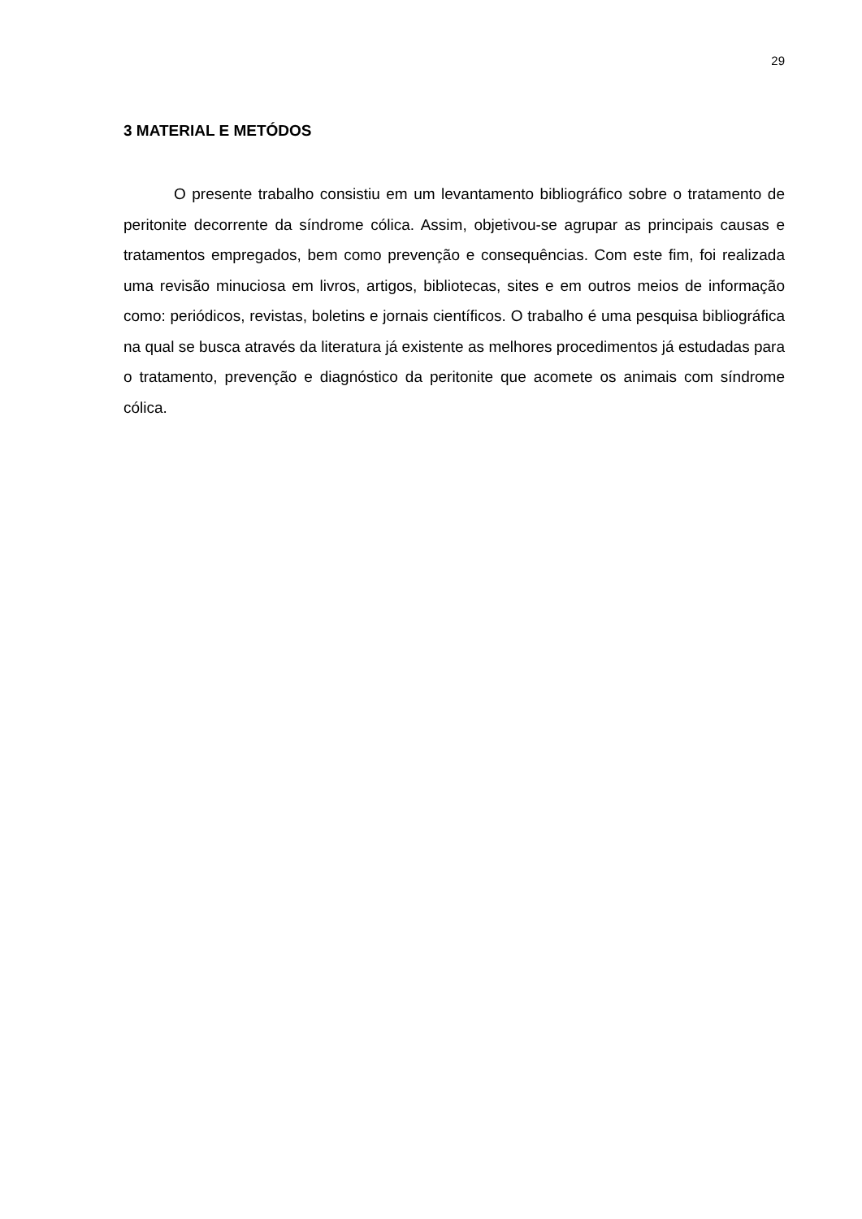29
3 MATERIAL E METÓDOS
O presente trabalho consistiu em um levantamento bibliográfico sobre o tratamento de peritonite decorrente da síndrome cólica. Assim, objetivou-se agrupar as principais causas e tratamentos empregados, bem como prevenção e consequências. Com este fim, foi realizada uma revisão minuciosa em livros, artigos, bibliotecas, sites e em outros meios de informação como: periódicos, revistas, boletins e jornais científicos. O trabalho é uma pesquisa bibliográfica na qual se busca através da literatura já existente as melhores procedimentos já estudadas para o tratamento, prevenção e diagnóstico da peritonite que acomete os animais com síndrome cólica.